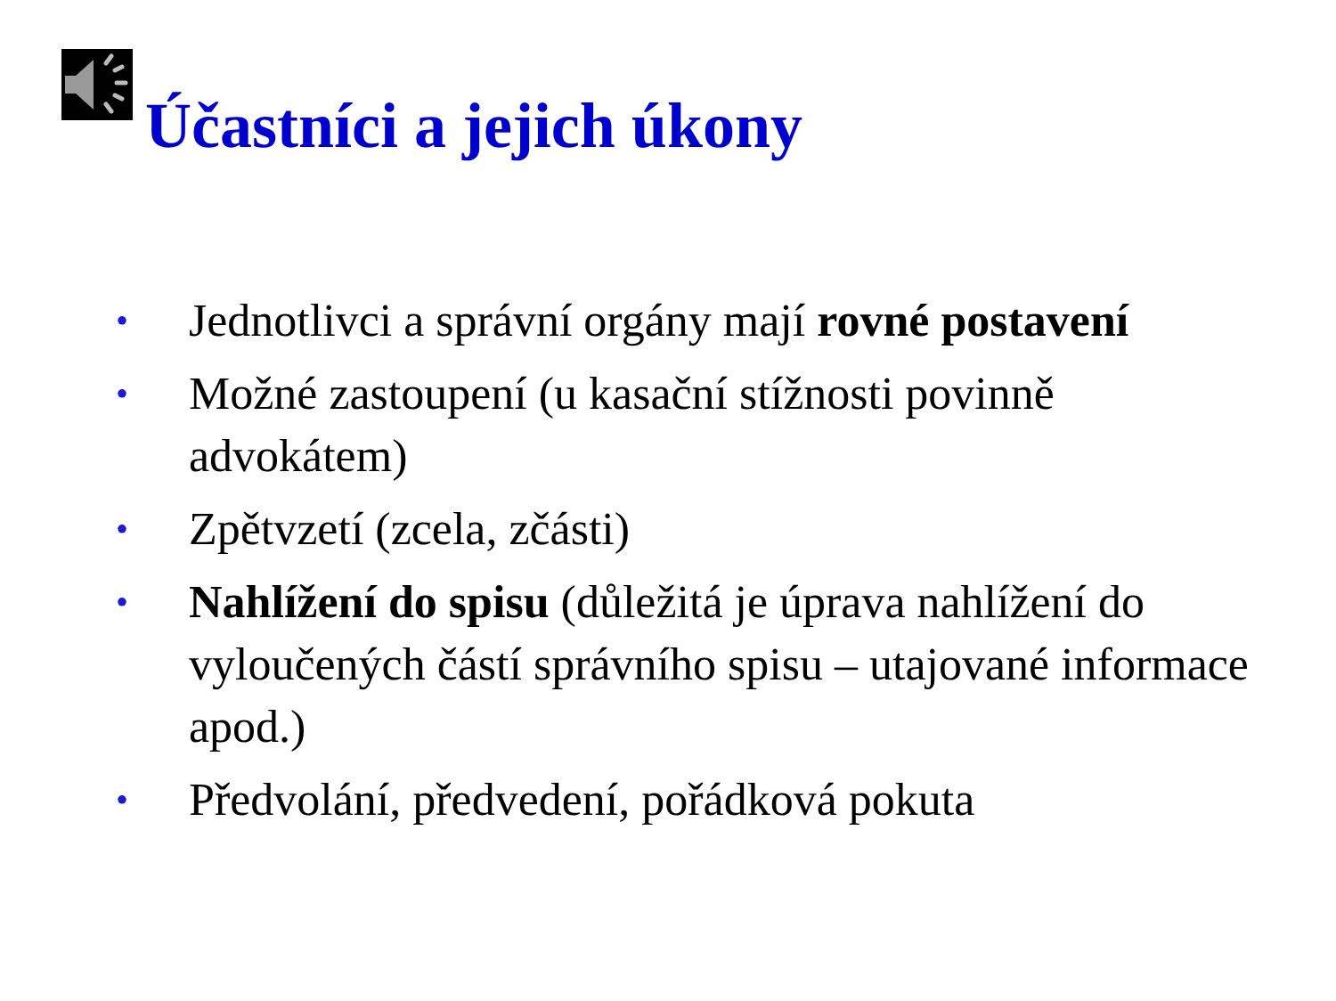Účastníci a jejich úkony
• Jednotlivci a správní orgány mají rovné postavení
• Možné zastoupení (u kasační stížnosti povinně advokátem)
• Zpětvzetí (zcela, zčásti)
• Nahlížení do spisu (důležitá je úprava nahlížení do vyloučených částí správního spisu – utajované informace apod.)
• Předvolání, předvedení, pořádková pokuta